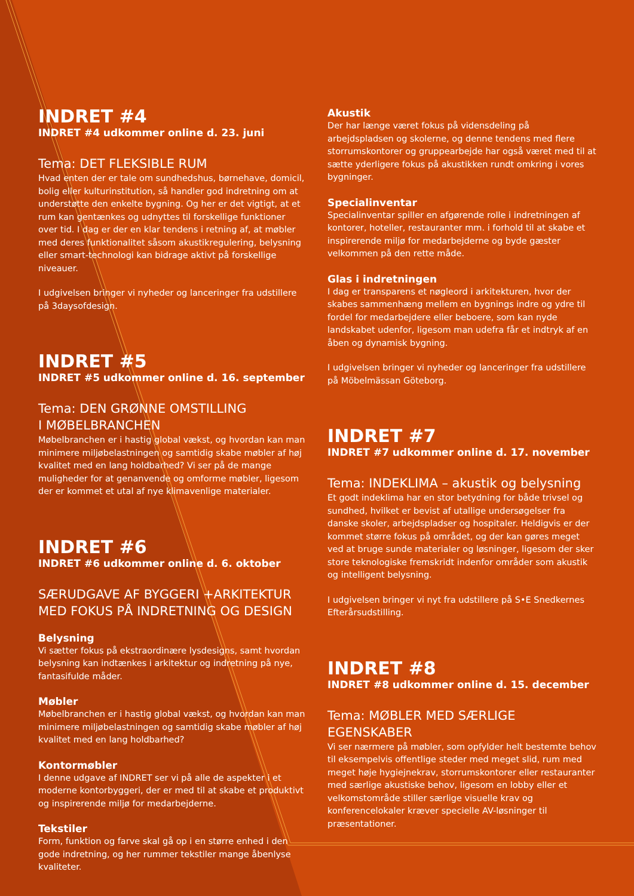INDRET #4
INDRET #4 udkommer online d. 23. juni
Tema: DET FLEKSIBLE RUM
Hvad enten der er tale om sundhedshus, børnehave, domicil, bolig eller kulturinstitution, så handler god indretning om at understøtte den enkelte bygning. Og her er det vigtigt, at et rum kan gentænkes og udnyttes til forskellige funktioner over tid. I dag er der en klar tendens i retning af, at møbler med deres funktionalitet såsom akustikregulering, belysning eller smart-technologi kan bidrage aktivt på forskellige niveauer.
I udgivelsen bringer vi nyheder og lanceringer fra udstillere på 3daysofdesign.
INDRET #5
INDRET #5 udkommer online d. 16. september
Tema: DEN GRØNNE OMSTILLING
I MØBELBRANCHEN
Møbelbranchen er i hastig global vækst, og hvordan kan man minimere miljøbelastningen og samtidig skabe møbler af høj kvalitet med en lang holdbarhed? Vi ser på de mange muligheder for at genanvende og omforme møbler, ligesom der er kommet et utal af nye klimavenlige materialer.
INDRET #6
INDRET #6 udkommer online d. 6. oktober
SÆRUDGAVE AF BYGGERI +ARKITEKTUR
MED FOKUS PÅ INDRETNING OG DESIGN
Belysning
Vi sætter fokus på ekstraordinære lysdesigns, samt hvordan belysning kan indtænkes i arkitektur og indretning på nye, fantasifulde måder.
Møbler
Møbelbranchen er i hastig global vækst, og hvordan kan man minimere miljøbelastningen og samtidig skabe møbler af høj kvalitet med en lang holdbarhed?
Kontormøbler
I denne udgave af INDRET ser vi på alle de aspekter i et moderne kontorbyggeri, der er med til at skabe et produktivt og inspirerende miljø for medarbejderne.
Tekstiler
Form, funktion og farve skal gå op i en større enhed i den gode indretning, og her rummer tekstiler mange åbenlyse kvaliteter.
Akustik
Der har længe været fokus på vidensdeling på arbejdspladsen og skolerne, og denne tendens med flere storrumskontorer og gruppearbejde har også været med til at sætte yderligere fokus på akustikken rundt omkring i vores bygninger.
Specialinventar
Specialinventar spiller en afgørende rolle i indretningen af kontorer, hoteller, restauranter mm. i forhold til at skabe et inspirerende miljø for medarbejderne og byde gæster velkommen på den rette måde.
Glas i indretningen
I dag er transparens et nøgleord i arkitekturen, hvor der skabes sammenhæng mellem en bygnings indre og ydre til fordel for medarbejdere eller beboere, som kan nyde landskabet udenfor, ligesom man udefra får et indtryk af en åben og dynamisk bygning.
I udgivelsen bringer vi nyheder og lanceringer fra udstillere på Möbelmässan Göteborg.
INDRET #7
INDRET #7 udkommer online d. 17. november
Tema: INDEKLIMA – akustik og belysning
Et godt indeklima har en stor betydning for både trivsel og sundhed, hvilket er bevist af utallige undersøgelser fra danske skoler, arbejdspladser og hospitaler. Heldigvis er der kommet større fokus på området, og der kan gøres meget ved at bruge sunde materialer og løsninger, ligesom der sker store teknologiske fremskridt indenfor områder som akustik og intelligent belysning.
I udgivelsen bringer vi nyt fra udstillere på S•E Snedkernes Efterårsudstilling.
INDRET #8
INDRET #8 udkommer online d. 15. december
Tema: MØBLER MED SÆRLIGE EGENSKABER
Vi ser nærmere på møbler, som opfylder helt bestemte behov til eksempelvis offentlige steder med meget slid, rum med meget høje hygiejnekrav, storrumskontorer eller restauranter med særlige akustiske behov, ligesom en lobby eller et velkomstområde stiller særlige visuelle krav og konferencelokaler kræver specielle AV-løsninger til præsentationer.